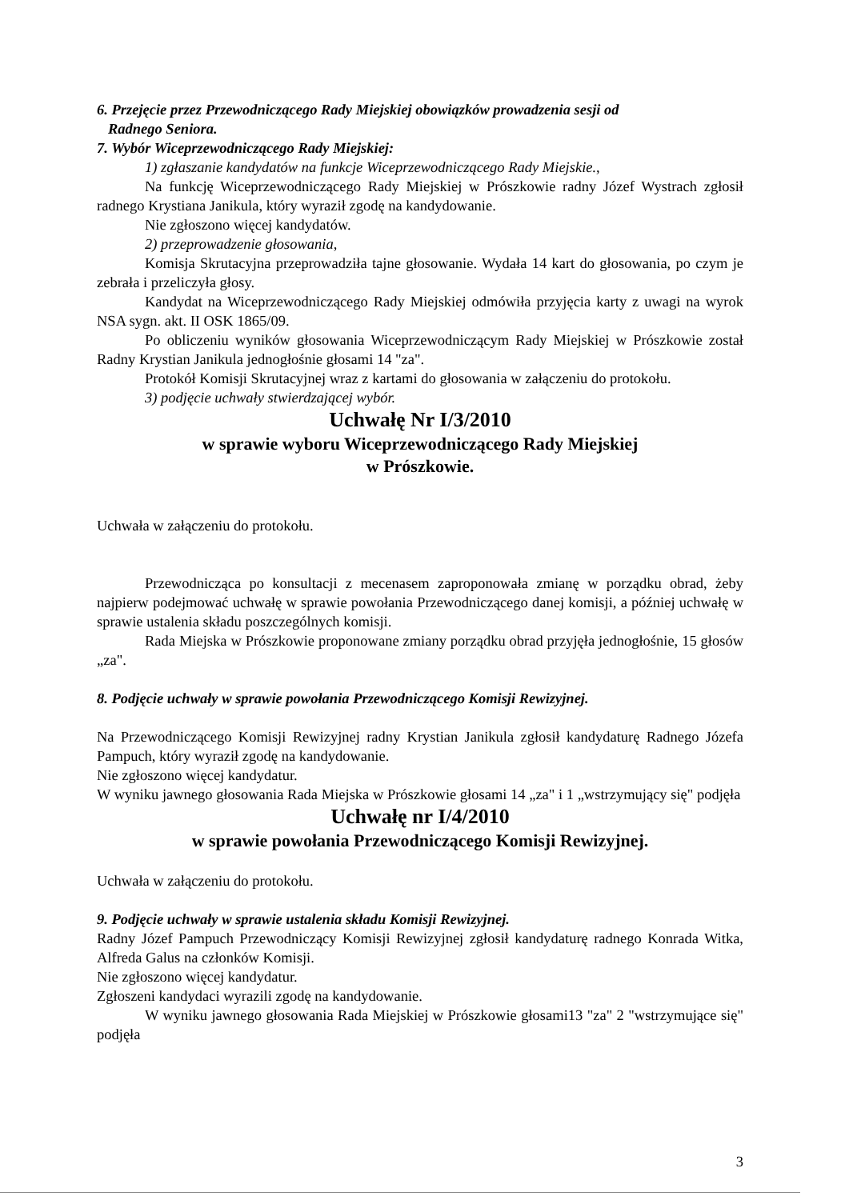6. Przejęcie przez Przewodniczącego Rady Miejskiej obowiązków prowadzenia sesji od
Radnego Seniora.
7. Wybór Wiceprzewodniczącego Rady Miejskiej:
1) zgłaszanie kandydatów na funkcje Wiceprzewodniczącego Rady Miejskie.,
Na funkcję Wiceprzewodniczącego Rady Miejskiej w Prószkowie radny Józef Wystrach zgłosił radnego Krystiana Janikula, który wyraził zgodę na kandydowanie.
Nie zgłoszono więcej kandydatów.
2) przeprowadzenie głosowania,
Komisja Skrutacyjna przeprowadziła tajne głosowanie. Wydała 14 kart do głosowania, po czym je zebrała i przeliczyła głosy.
Kandydat na Wiceprzewodniczącego Rady Miejskiej odmówiła przyjęcia karty z uwagi na wyrok NSA sygn. akt. II OSK 1865/09.
Po obliczeniu wyników głosowania Wiceprzewodniczącym Rady Miejskiej w Prószkowie został Radny Krystian Janikula jednogłośnie głosami 14 "za".
Protokół Komisji Skrutacyjnej wraz z kartami do głosowania w załączeniu do protokołu.
3) podjęcie uchwały stwierdzającej wybór.
Uchwałę Nr I/3/2010
w sprawie wyboru Wiceprzewodniczącego Rady Miejskiej
w Prószkowie.
Uchwała w załączeniu do protokołu.
Przewodnicząca po konsultacji z mecenasem zaproponowała zmianę w porządku obrad, żeby najpierw podejmować uchwałę w sprawie powołania Przewodniczącego danej komisji, a później uchwałę w sprawie ustalenia składu poszczególnych komisji.
Rada Miejska w Prószkowie proponowane zmiany porządku obrad przyjęła jednogłośnie, 15 głosów „za".
8. Podjęcie uchwały w sprawie powołania Przewodniczącego Komisji Rewizyjnej.
Na Przewodniczącego Komisji Rewizyjnej radny Krystian Janikula zgłosił kandydaturę Radnego Józefa Pampuch, który wyraził zgodę na kandydowanie.
Nie zgłoszono więcej kandydatur.
W wyniku jawnego głosowania Rada Miejska w Prószkowie głosami 14 „za" i 1 „wstrzymujący się" podjęła
Uchwałę nr I/4/2010
w sprawie powołania Przewodniczącego Komisji Rewizyjnej.
Uchwała w załączeniu do protokołu.
9. Podjęcie uchwały w sprawie ustalenia składu Komisji Rewizyjnej.
Radny Józef Pampuch Przewodniczący Komisji Rewizyjnej zgłosił kandydaturę radnego Konrada Witka, Alfreda Galus na członków Komisji.
Nie zgłoszono więcej kandydatur.
Zgłoszeni kandydaci wyrazili zgodę na kandydowanie.
W wyniku jawnego głosowania Rada Miejskiej w Prószkowie głosami13 "za" 2 "wstrzymujące się" podjęła
3